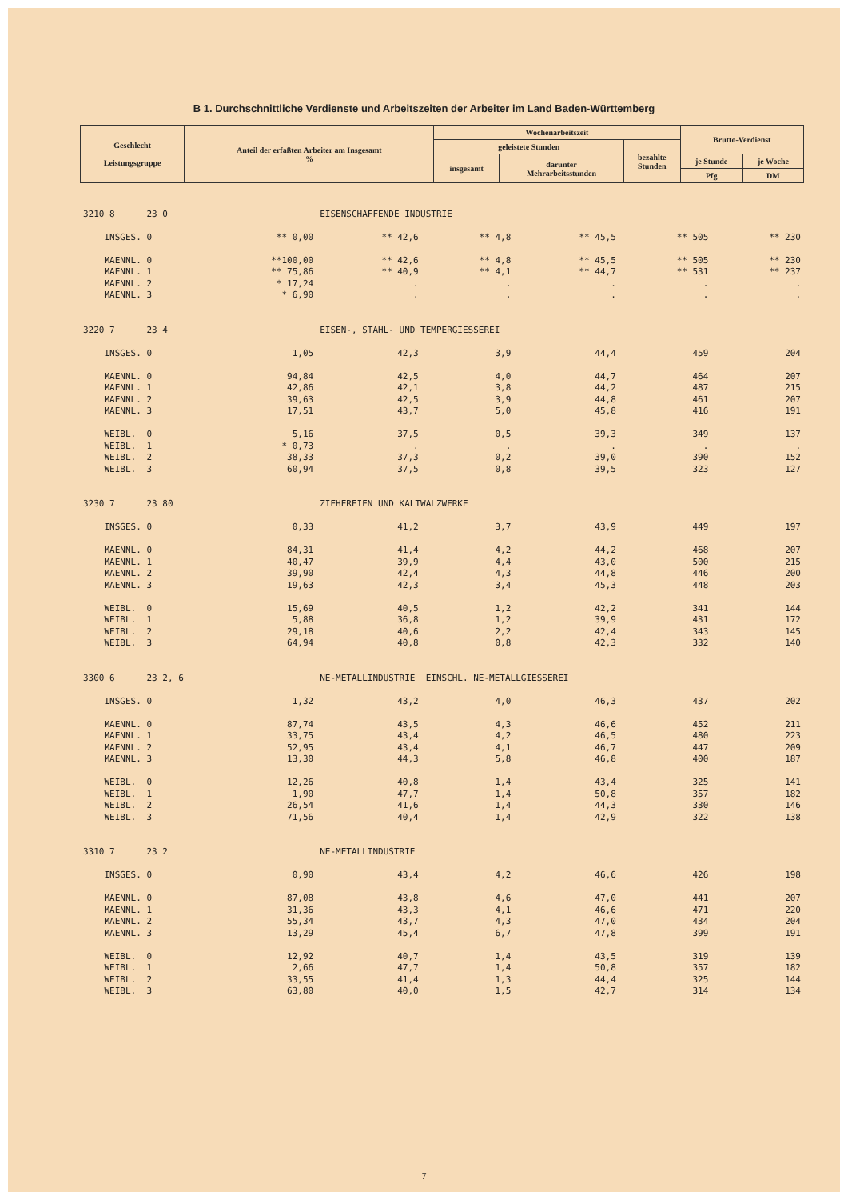B 1. Durchschnittliche Verdienste und Arbeitszeiten der Arbeiter im Land Baden-Württemberg
| Geschlecht Leistungsgruppe | Anteil der erfaßten Arbeiter am Insgesamt % | Wochenarbeitszeit | | | Brutto-Verdienst | |
| --- | --- | --- | --- | --- | --- | --- |
| | | geleistete Stunden | | bezahlte Stunden | | |
| | | insgesamt | darunter Mehrarbeitsstunden | | je Stunde | je Woche |
| | | | | | Pfg | DM |
| 3210 8 23 0 | | EISENSCHAFFENDE INDUSTRIE | | | | |
| INSGES. 0 | ** 0,00 | ** 42,6 | ** 4,8 | ** 45,5 | ** 505 | ** 230 |
| MAENNL. 0 | **100,00 | ** 42,6 | ** 4,8 | ** 45,5 | ** 505 | ** 230 |
| MAENNL. 1 | ** 75,86 | ** 40,9 | ** 4,1 | ** 44,7 | ** 531 | ** 237 |
| MAENNL. 2 | * 17,24 | . | . | . | . | . |
| MAENNL. 3 | * 6,90 | . | . | . | . | . |
| 3220 7 23 4 | | EISEN-, STAHL- UND TEMPERGIESSEREI | | | | |
| INSGES. 0 | 1,05 | 42,3 | 3,9 | 44,4 | 459 | 204 |
| MAENNL. 0 | 94,84 | 42,5 | 4,0 | 44,7 | 464 | 207 |
| MAENNL. 1 | 42,86 | 42,1 | 3,8 | 44,2 | 487 | 215 |
| MAENNL. 2 | 39,63 | 42,5 | 3,9 | 44,8 | 461 | 207 |
| MAENNL. 3 | 17,51 | 43,7 | 5,0 | 45,8 | 416 | 191 |
| WEIBL. 0 | 5,16 | 37,5 | 0,5 | 39,3 | 349 | 137 |
| WEIBL. 1 | * 0,73 | . | . | . | . | . |
| WEIBL. 2 | 38,33 | 37,3 | 0,2 | 39,0 | 390 | 152 |
| WEIBL. 3 | 60,94 | 37,5 | 0,8 | 39,5 | 323 | 127 |
| 3230 7 23 80 | | ZIEHEREIEN UND KALTWALZWERKE | | | | |
| INSGES. 0 | 0,33 | 41,2 | 3,7 | 43,9 | 449 | 197 |
| MAENNL. 0 | 84,31 | 41,4 | 4,2 | 44,2 | 468 | 207 |
| MAENNL. 1 | 40,47 | 39,9 | 4,4 | 43,0 | 500 | 215 |
| MAENNL. 2 | 39,90 | 42,4 | 4,3 | 44,8 | 446 | 200 |
| MAENNL. 3 | 19,63 | 42,3 | 3,4 | 45,3 | 448 | 203 |
| WEIBL. 0 | 15,69 | 40,5 | 1,2 | 42,2 | 341 | 144 |
| WEIBL. 1 | 5,88 | 36,8 | 1,2 | 39,9 | 431 | 172 |
| WEIBL. 2 | 29,18 | 40,6 | 2,2 | 42,4 | 343 | 145 |
| WEIBL. 3 | 64,94 | 40,8 | 0,8 | 42,3 | 332 | 140 |
| 3300 6 23 2, 6 | | NE-METALLINDUSTRIE EINSCHL. NE-METALLGIESSEREI | | | | |
| INSGES. 0 | 1,32 | 43,2 | 4,0 | 46,3 | 437 | 202 |
| MAENNL. 0 | 87,74 | 43,5 | 4,3 | 46,6 | 452 | 211 |
| MAENNL. 1 | 33,75 | 43,4 | 4,2 | 46,5 | 480 | 223 |
| MAENNL. 2 | 52,95 | 43,4 | 4,1 | 46,7 | 447 | 209 |
| MAENNL. 3 | 13,30 | 44,3 | 5,8 | 46,8 | 400 | 187 |
| WEIBL. 0 | 12,26 | 40,8 | 1,4 | 43,4 | 325 | 141 |
| WEIBL. 1 | 1,90 | 47,7 | 1,4 | 50,8 | 357 | 182 |
| WEIBL. 2 | 26,54 | 41,6 | 1,4 | 44,3 | 330 | 146 |
| WEIBL. 3 | 71,56 | 40,4 | 1,4 | 42,9 | 322 | 138 |
| 3310 7 23 2 | | NE-METALLINDUSTRIE | | | | |
| INSGES. 0 | 0,90 | 43,4 | 4,2 | 46,6 | 426 | 198 |
| MAENNL. 0 | 87,08 | 43,8 | 4,6 | 47,0 | 441 | 207 |
| MAENNL. 1 | 31,36 | 43,3 | 4,1 | 46,6 | 471 | 220 |
| MAENNL. 2 | 55,34 | 43,7 | 4,3 | 47,0 | 434 | 204 |
| MAENNL. 3 | 13,29 | 45,4 | 6,7 | 47,8 | 399 | 191 |
| WEIBL. 0 | 12,92 | 40,7 | 1,4 | 43,5 | 319 | 139 |
| WEIBL. 1 | 2,66 | 47,7 | 1,4 | 50,8 | 357 | 182 |
| WEIBL. 2 | 33,55 | 41,4 | 1,3 | 44,4 | 325 | 144 |
| WEIBL. 3 | 63,80 | 40,0 | 1,5 | 42,7 | 314 | 134 |
7